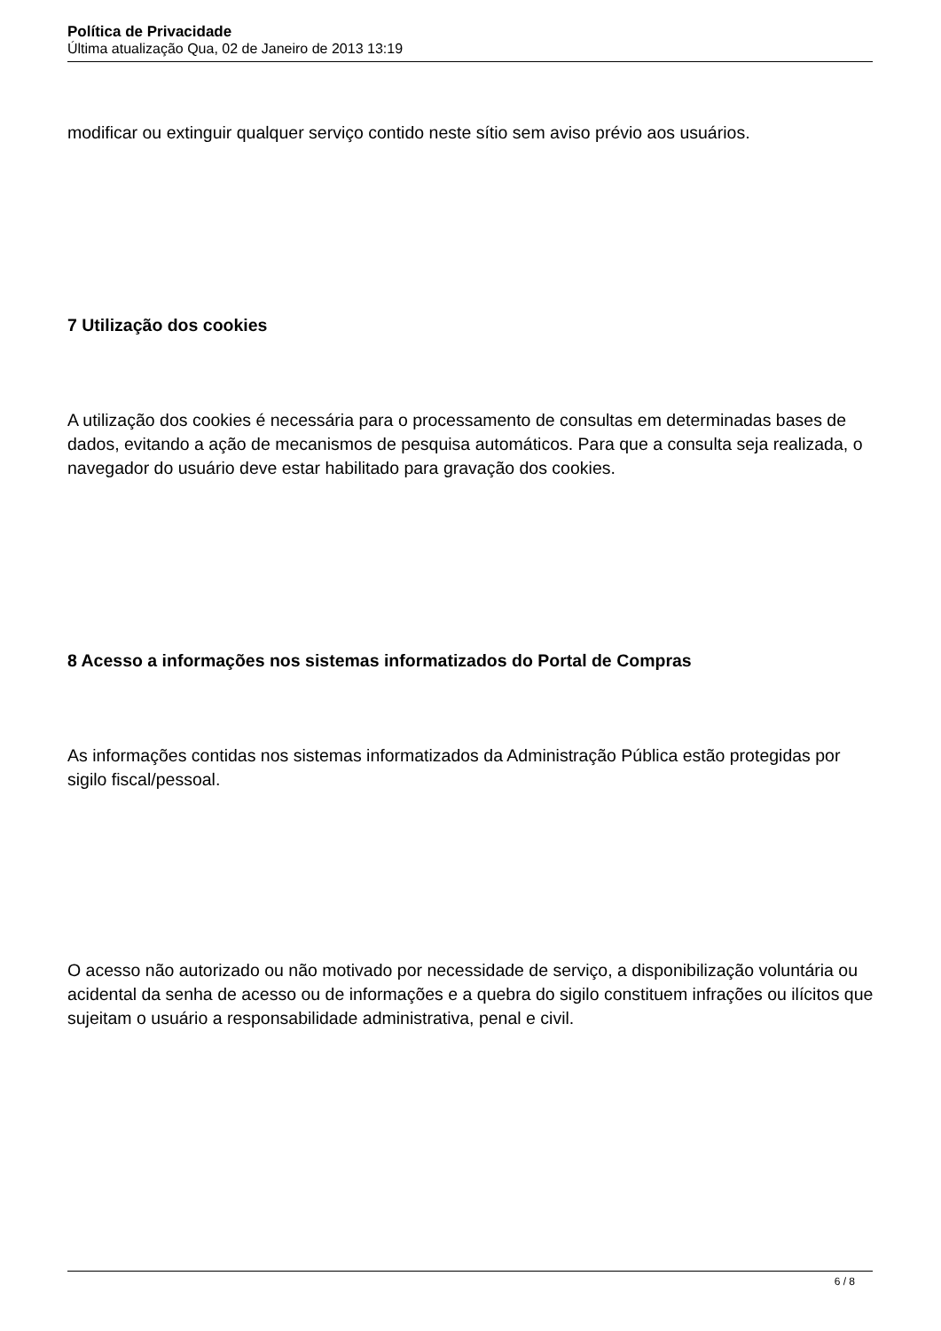Política de Privacidade
Última atualização Qua, 02 de Janeiro de 2013 13:19
modificar ou extinguir qualquer serviço contido neste sítio sem aviso prévio aos usuários.
7 Utilização dos cookies
A utilização dos cookies é necessária para o processamento de consultas em determinadas bases de dados, evitando a ação de mecanismos de pesquisa automáticos. Para que a consulta seja realizada, o navegador do usuário deve estar habilitado para gravação dos cookies.
8 Acesso a informações nos sistemas informatizados do Portal de Compras
As informações contidas nos sistemas informatizados da Administração Pública estão protegidas por sigilo fiscal/pessoal.
O acesso não autorizado ou não motivado por necessidade de serviço, a disponibilização voluntária ou acidental da senha de acesso ou de informações e a quebra do sigilo constituem infrações ou ilícitos que sujeitam o usuário a responsabilidade administrativa, penal e civil.
6 / 8